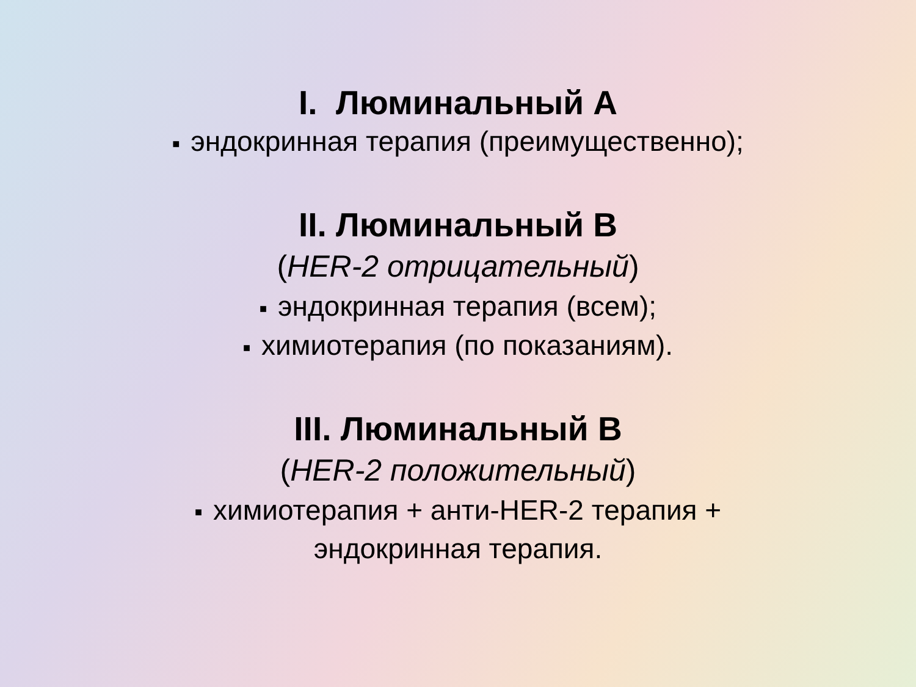I. Люминальный А
■ эндокринная терапия (преимущественно);
II. Люминальный В
(HER-2 отрицательный)
■ эндокринная терапия (всем);
■ химиотерапия (по показаниям).
III. Люминальный В
(HER-2 положительный)
■ химиотерапия + анти-HER-2 терапия +
эндокринная терапия.